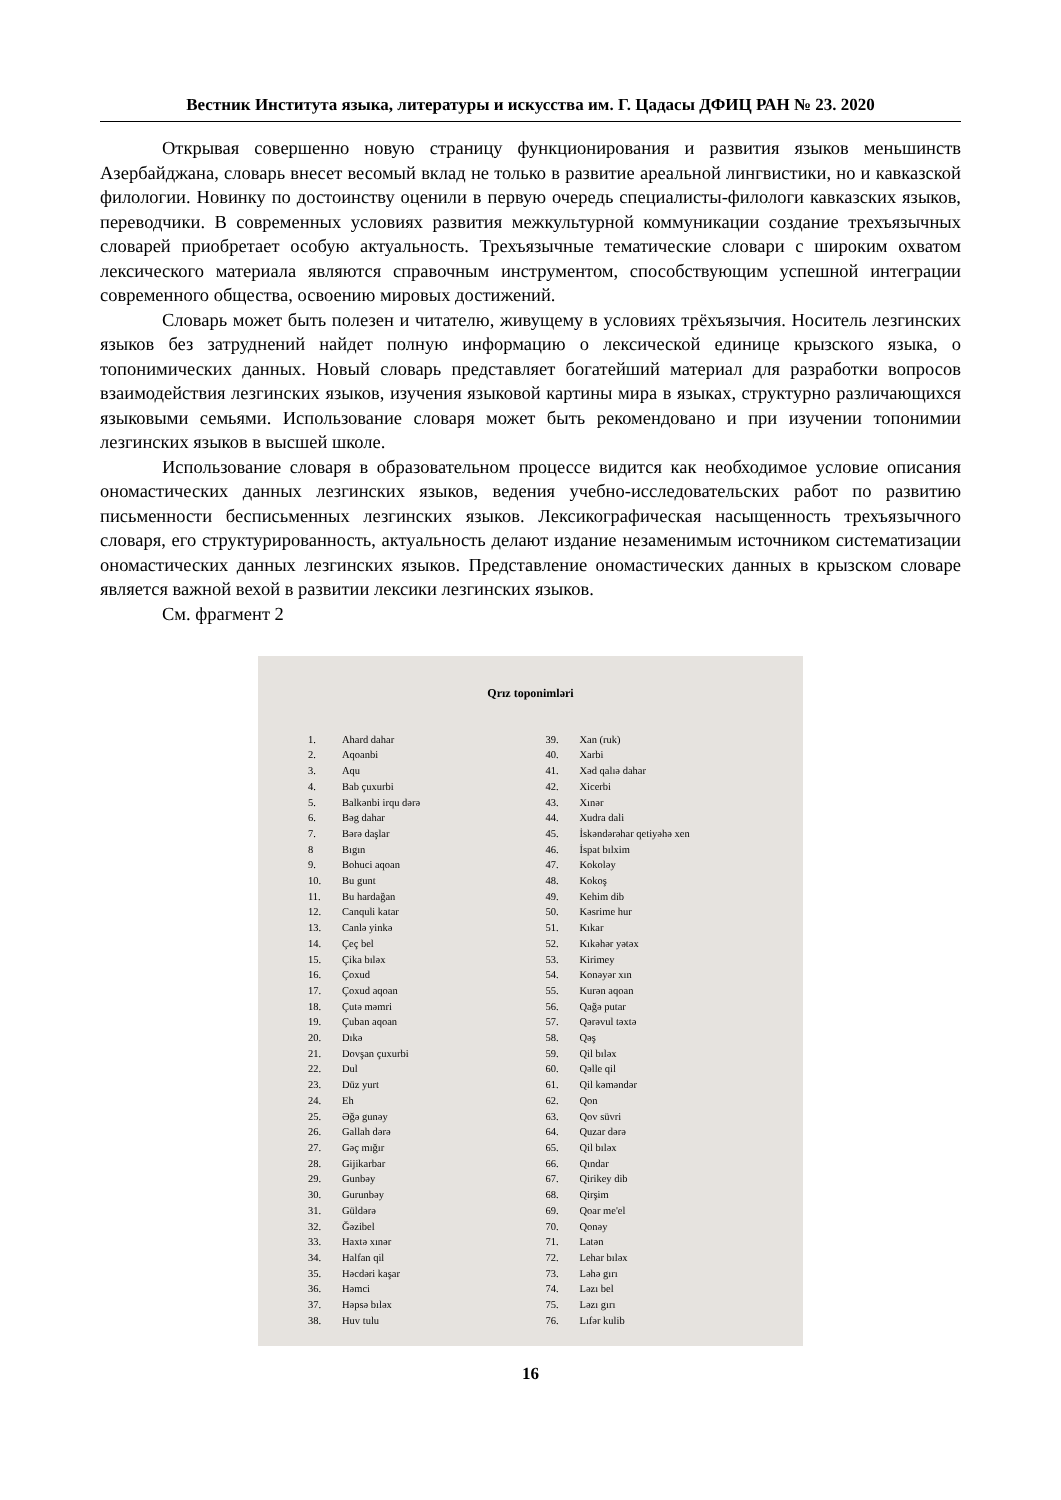Вестник Института языка, литературы и искусства им. Г. Цадасы ДФИЦ РАН № 23. 2020
Открывая совершенно новую страницу функционирования и развития языков меньшинств Азербайджана, словарь внесет весомый вклад не только в развитие ареальной лингвистики, но и кавказской филологии. Новинку по достоинству оценили в первую очередь специалисты-филологи кавказских языков, переводчики. В современных условиях развития межкультурной коммуникации создание трехъязычных словарей приобретает особую актуальность. Трехъязычные тематические словари с широким охватом лексического материала являются справочным инструментом, способствующим успешной интеграции современного общества, освоению мировых достижений.
Словарь может быть полезен и читателю, живущему в условиях трёхъязычия. Носитель лезгинских языков без затруднений найдет полную информацию о лексической единице крызского языка, о топонимических данных. Новый словарь представляет богатейший материал для разработки вопросов взаимодействия лезгинских языков, изучения языковой картины мира в языках, структурно различающихся языковыми семьями. Использование словаря может быть рекомендовано и при изучении топонимии лезгинских языков в высшей школе.
Использование словаря в образовательном процессе видится как необходимое условие описания ономастических данных лезгинских языков, ведения учебно-исследовательских работ по развитию письменности бесписьменных лезгинских языков. Лексикографическая насыщенность трехъязычного словаря, его структурированность, актуальность делают издание незаменимым источником систематизации ономастических данных лезгинских языков. Представление ономастических данных в крызском словаре является важной вехой в развитии лексики лезгинских языков.
См. фрагмент 2
Qrız toponimləri
1. Ahard dahar
2. Aqoanbi
3. Aqu
4. Bab çuxurbi
5. Balkənbi irqu dərə
6. Bəg dahar
7. Bərə daşlar
8 Bıgın
9. Bohuci aqoan
10. Bu gunt
11. Bu hardağan
12. Canquli katar
13. Canlə yinkə
14. Çeç bel
15. Çika bıləx
16. Çoxud
17. Çoxud aqoan
18. Çutə məmri
19. Çuban aqoan
20. Dıkə
21. Dovşan çuxurbi
22. Dul
23. Düz yurt
24. Eh
25. Əğə gunəy
26. Gallah dərə
27. Gəç mığır
28. Gijikarbar
29. Gunbəy
30. Gurunbəy
31. Güldərə
32. Ğəzibel
33. Haxtə xınər
34. Halfan qil
35. Həcdəri kaşar
36. Həmci
37. Həpsə bıləx
38. Huv tulu
39. Xan (ruk)
40. Xarbi
41. Xəd qalıə dahar
42. Xicerbi
43. Xınər
44. Xudra dali
45. İskəndərəhar qetiyəhə xen
46. İspat bılxim
47. Kokoləy
48. Kokoş
49. Kehim dib
50. Kəsrime hur
51. Kıkar
52. Kıkəhər yətəx
53. Kirimey
54. Konəyər xın
55. Kurən aqoan
56. Qağə putar
57. Qərəvul təxtə
58. Qəş
59. Qil bıləx
60. Qəlle qil
61. Qil kəməndər
62. Qon
63. Qov süvri
64. Quzar dərə
65. Qil bıləx
66. Qındar
67. Qirikey dib
68. Qirşim
69. Qoar me'el
70. Qonəy
71. Latən
72. Lehar bıləx
73. Ləhə gırı
74. Ləzı bel
75. Ləzı gırı
76. Lıfər kulib
16